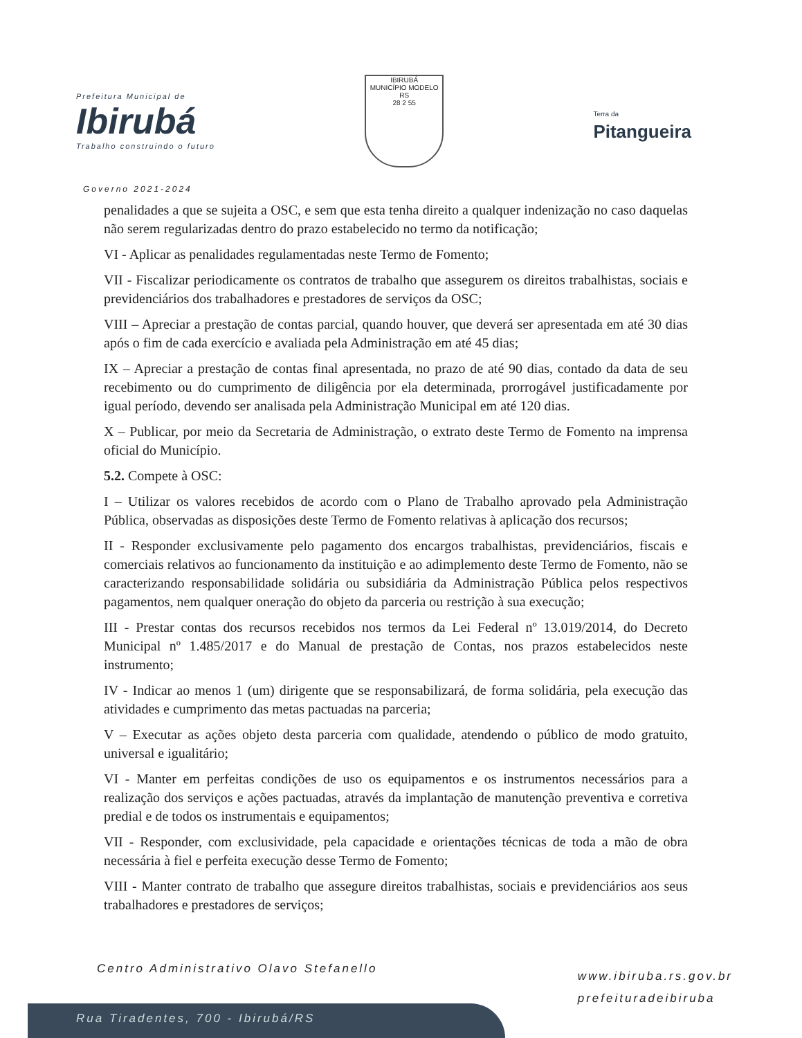Prefeitura Municipal de
Ibirubá
Trabalho construindo o futuro
IBIRUBÁ
MUNICÍPIO MODELO RS
28 2 55
Terra da
Pitangueira
Governo 2021-2024
penalidades a que se sujeita a OSC, e sem que esta tenha direito a qualquer indenização no caso daquelas não serem regularizadas dentro do prazo estabelecido no termo da notificação;
VI - Aplicar as penalidades regulamentadas neste Termo de Fomento;
VII - Fiscalizar periodicamente os contratos de trabalho que assegurem os direitos trabalhistas, sociais e previdenciários dos trabalhadores e prestadores de serviços da OSC;
VIII – Apreciar a prestação de contas parcial, quando houver, que deverá ser apresentada em até 30 dias após o fim de cada exercício e avaliada pela Administração em até 45 dias;
IX – Apreciar a prestação de contas final apresentada, no prazo de até 90 dias, contado da data de seu recebimento ou do cumprimento de diligência por ela determinada, prorrogável justificadamente por igual período, devendo ser analisada pela Administração Municipal em até 120 dias.
X – Publicar, por meio da Secretaria de Administração, o extrato deste Termo de Fomento na imprensa oficial do Município.
5.2. Compete à OSC:
I – Utilizar os valores recebidos de acordo com o Plano de Trabalho aprovado pela Administração Pública, observadas as disposições deste Termo de Fomento relativas à aplicação dos recursos;
II - Responder exclusivamente pelo pagamento dos encargos trabalhistas, previdenciários, fiscais e comerciais relativos ao funcionamento da instituição e ao adimplemento deste Termo de Fomento, não se caracterizando responsabilidade solidária ou subsidiária da Administração Pública pelos respectivos pagamentos, nem qualquer oneração do objeto da parceria ou restrição à sua execução;
III - Prestar contas dos recursos recebidos nos termos da Lei Federal nº 13.019/2014, do Decreto Municipal nº 1.485/2017 e do Manual de prestação de Contas, nos prazos estabelecidos neste instrumento;
IV - Indicar ao menos 1 (um) dirigente que se responsabilizará, de forma solidária, pela execução das atividades e cumprimento das metas pactuadas na parceria;
V – Executar as ações objeto desta parceria com qualidade, atendendo o público de modo gratuito, universal e igualitário;
VI - Manter em perfeitas condições de uso os equipamentos e os instrumentos necessários para a realização dos serviços e ações pactuadas, através da implantação de manutenção preventiva e corretiva predial e de todos os instrumentais e equipamentos;
VII - Responder, com exclusividade, pela capacidade e orientações técnicas de toda a mão de obra necessária à fiel e perfeita execução desse Termo de Fomento;
VIII - Manter contrato de trabalho que assegure direitos trabalhistas, sociais e previdenciários aos seus trabalhadores e prestadores de serviços;
Centro Administrativo Olavo Stefanello
www.ibiruba.rs.gov.br
prefeituradeibiruba
Rua Tiradentes, 700 - Ibirubá/RS